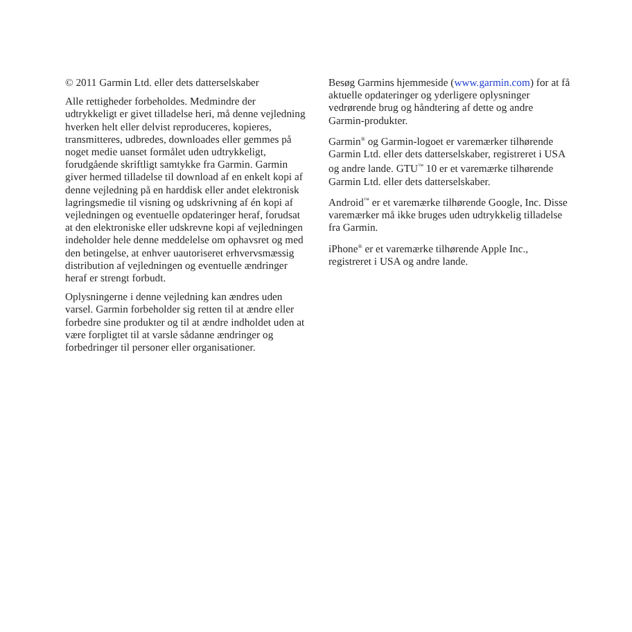© 2011 Garmin Ltd. eller dets datterselskaber
Alle rettigheder forbeholdes. Medmindre der udtrykkeligt er givet tilladelse heri, må denne vejledning hverken helt eller delvist reproduceres, kopieres, transmitteres, udbredes, downloades eller gemmes på noget medie uanset formålet uden udtrykkeligt, forudgående skriftligt samtykke fra Garmin. Garmin giver hermed tilladelse til download af en enkelt kopi af denne vejledning på en harddisk eller andet elektronisk lagringsmedie til visning og udskrivning af én kopi af vejledningen og eventuelle opdateringer heraf, forudsat at den elektroniske eller udskrevne kopi af vejledningen indeholder hele denne meddelelse om ophavsret og med den betingelse, at enhver uautoriseret erhvervsmæssig distribution af vejledningen og eventuelle ændringer heraf er strengt forbudt.
Oplysningerne i denne vejledning kan ændres uden varsel. Garmin forbeholder sig retten til at ændre eller forbedre sine produkter og til at ændre indholdet uden at være forpligtet til at varsle sådanne ændringer og forbedringer til personer eller organisationer.
Besøg Garmins hjemmeside (www.garmin.com) for at få aktuelle opdateringer og yderligere oplysninger vedrørende brug og håndtering af dette og andre Garmin-produkter.
Garmin<sup>®</sup> og Garmin-logoet er varemærker tilhørende Garmin Ltd. eller dets datterselskaber, registreret i USA og andre lande. GTU<sup>™</sup> 10 er et varemærke tilhørende Garmin Ltd. eller dets datterselskaber.
Android<sup>™</sup> er et varemærke tilhørende Google, Inc. Disse varemærker må ikke bruges uden udtrykkelig tilladelse fra Garmin.
iPhone<sup>®</sup> er et varemærke tilhørende Apple Inc., registreret i USA og andre lande.